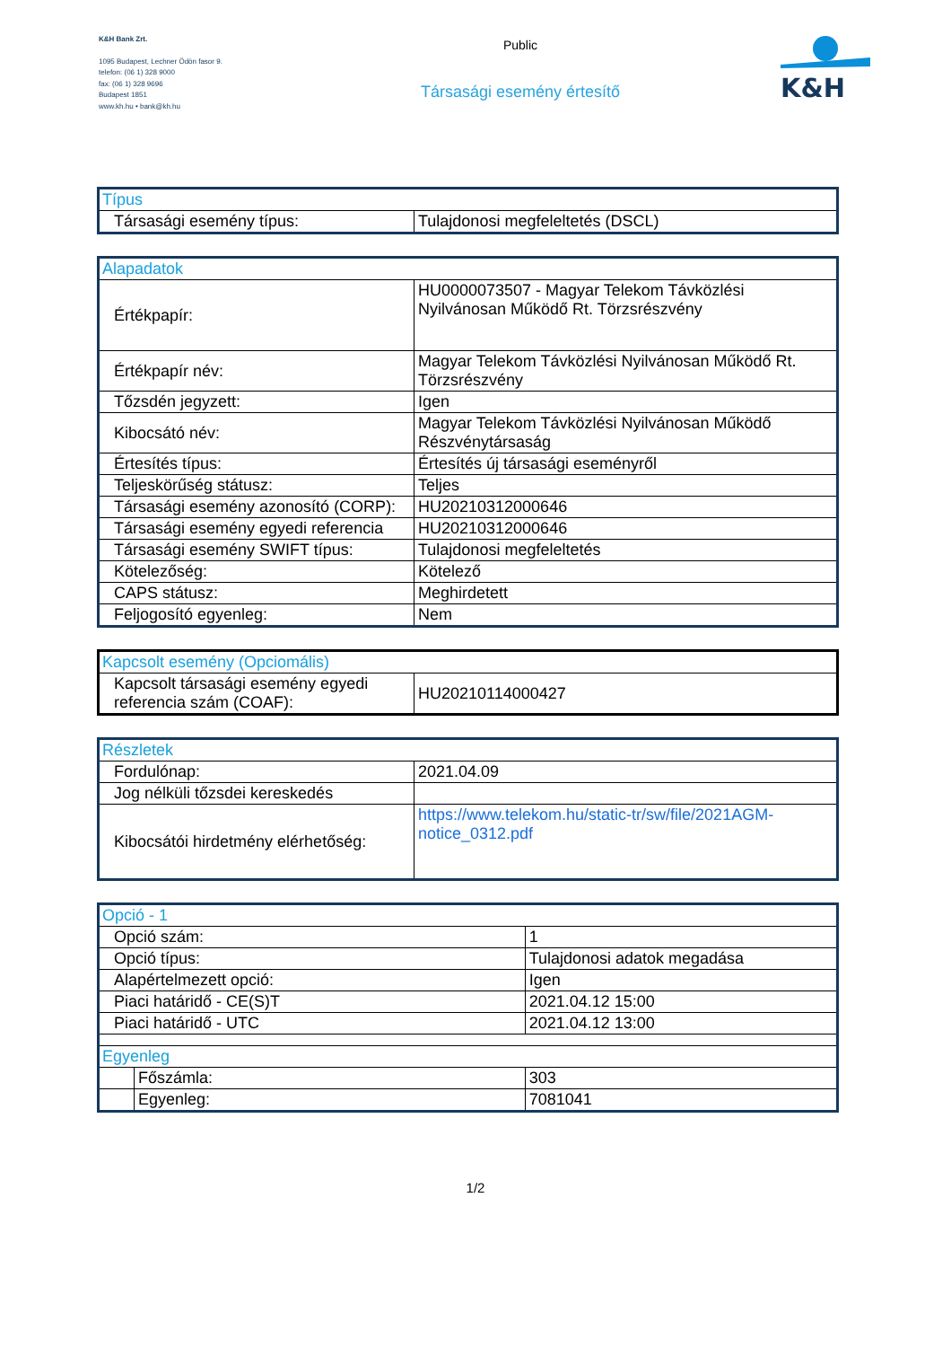K&H Bank Zrt.
1095 Budapest, Lechner Ödön fasor 9.
telefon: (06 1) 328 9000
fax: (06 1) 328 9696
Budapest 1851
www.kh.hu • bank@kh.hu
Public
Társasági esemény értesítő
K&H
| Típus | |
| Társasági esemény típus: | Tulajdonosi megfeleltetés (DSCL) |
| Alapadatok | |
| Értékpapír: | HU0000073507 - Magyar Telekom Távközlési Nyilvánosan Működő Rt. Törzsrészvény |
| Értékpapír név: | Magyar Telekom Távközlési Nyilvánosan Működő Rt. Törzsrészvény |
| Tőzsdén jegyzett: | Igen |
| Kibocsátó név: | Magyar Telekom Távközlési Nyilvánosan Működő Részvénytársaság |
| Értesítés típus: | Értesítés új társasági eseményről |
| Teljeskörűség státusz: | Teljes |
| Társasági esemény azonosító (CORP): | HU20210312000646 |
| Társasági esemény egyedi referencia | HU20210312000646 |
| Társasági esemény SWIFT típus: | Tulajdonosi megfeleltetés |
| Kötelezőség: | Kötelező |
| CAPS státusz: | Meghirdetett |
| Feljogosító egyenleg: | Nem |
| Kapcsolt esemény (Opciomális) | |
| Kapcsolt társasági esemény egyedi referencia szám (COAF): | HU20210114000427 |
| Részletek | |
| Fordulónap: | 2021.04.09 |
| Jog nélküli tőzsdei kereskedés | |
| Kibocsátói hirdetmény elérhetőség: | https://www.telekom.hu/static-tr/sw/file/2021AGM-notice_0312.pdf |
| Opció - 1 | | |
| Opció szám: | | 1 |
| Opció típus: | | Tulajdonosi adatok megadása |
| Alapértelmezett opció: | | Igen |
| Piaci határidő - CE(S)T | | 2021.04.12 15:00 |
| Piaci határidő - UTC | | 2021.04.12 13:00 |
| Egyenleg | | |
| | Főszámla: | 303 |
| | Egyenleg: | 7081041 |
1/2